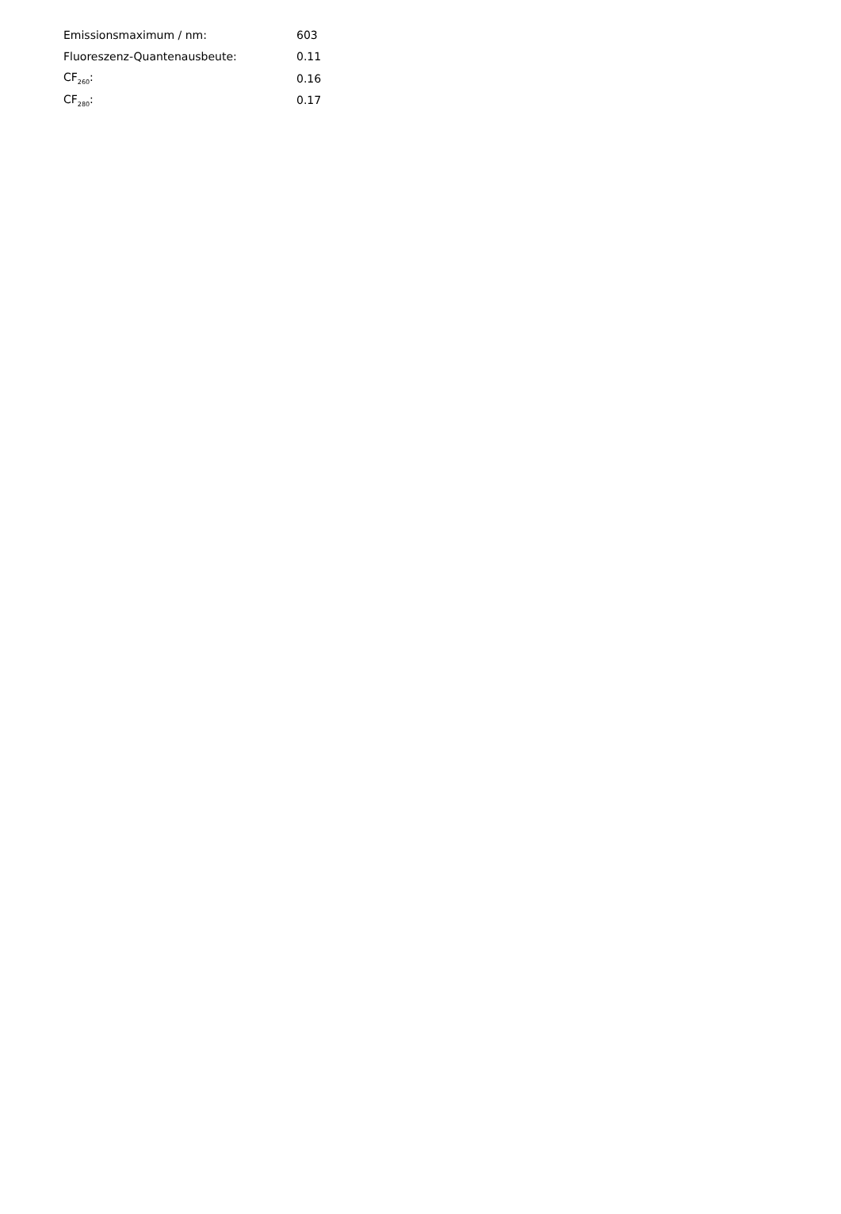| Emissionsmaximum / nm: | 603 |
| Fluoreszenz-Quantenausbeute: | 0.11 |
| CF<sub>260</sub>: | 0.16 |
| CF<sub>280</sub>: | 0.17 |